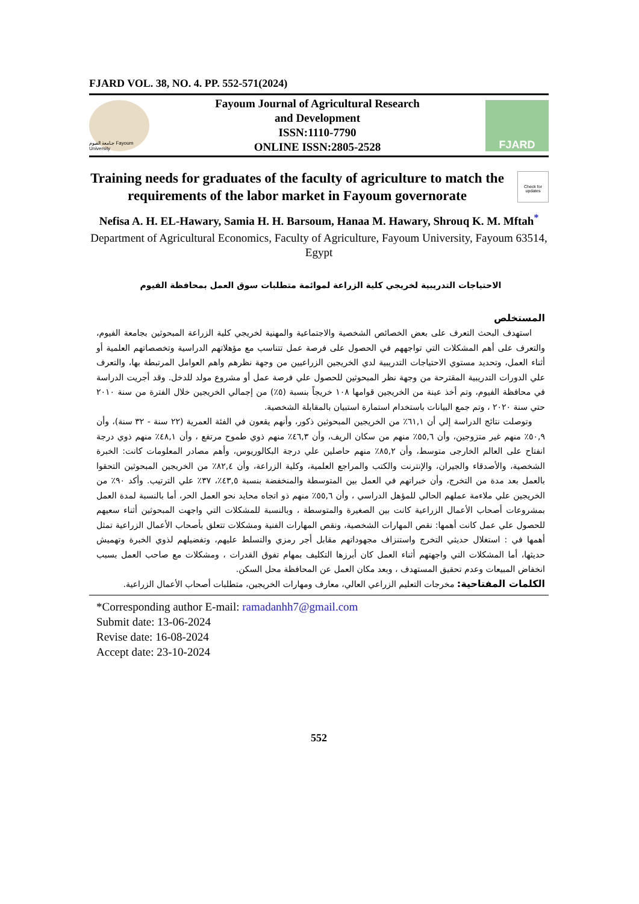FJARD VOL. 38, NO. 4. PP. 552-571(2024)
جـامعة الفيوم Fayoum University
Fayoum Journal of Agricultural Research
and Development
ISSN:1110-7790
ONLINE ISSN:2805-2528
FJARD
Training needs for graduates of the faculty of agriculture to match the requirements of the labor market in Fayoum governorate
Check for updates
Nefisa A. H. EL-Hawary, Samia H. H. Barsoum, Hanaa M. Hawary, Shrouq K. M. Mftah<sup>*</sup>
Department of Agricultural Economics, Faculty of Agriculture, Fayoum University, Fayoum 63514, Egypt
الاحتياجات التدريبية لخريجي كلية الزراعة لموائمة متطلبات سوق العمل بمحافظة الفيوم
المستخلص
استهدف البحث التعرف على بعض الخصائص الشخصية والاجتماعية والمهنية لخريجي كلية الزراعة المبحوثين بجامعة الفيوم، والتعرف على أهم المشكلات التي تواجههم في الحصول على فرصة عمل تتناسب مع مؤهلاتهم الدراسية وتخصصاتهم العلمية أو أثناء العمل، وتحديد مستوي الاحتياجات التدريبية لدي الخريجين الزراعيين من وجهة نظرهم واهم العوامل المرتبطة بها، والتعرف علي الدورات التدريبية المقترحة من وجهة نظر المبحوثين للحصول علي فرصة عمل أو مشروع مولد للدخل. وقد أجريت الدراسة في محافظة الفيوم، وتم أخذ عينة من الخريجين قوامها ١٠٨ خريجاً بنسبة (٥٪) من إجمالي الخريجين خلال الفترة من سنة ٢٠١٠ حتي سنة ٢٠٢٠ ، وتم جمع البيانات باستخدام استمارة استبيان بالمقابلة الشخصية.
وتوصلت نتائج الدراسة إلي أن ٦١,١٪ من الخريجين المبحوثين ذكور، وأنهم يقعون في الفئة العمرية (٢٢ سنة - ٣٢ سنة)، وأن ٥٠,٩٪ منهم غير متزوجين، وأن ٥٥,٦٪ منهم من سكان الريف، وأن ٤٦,٣٪ منهم ذوي طموح مرتفع ، وأن ٤٨,١٪ منهم ذوي درجة انفتاح على العالم الخارجى متوسط، وأن ٨٥,٢٪ منهم حاصلين علي درجة البكالوريوس، وأهم مصادر المعلومات كانت: الخبرة الشخصية، والأصدقاء والجيران، والإنترنت والكتب والمراجع العلمية، وكلية الزراعة، وأن ٨٢,٤٪ من الخريجين المبحوثين التحقوا بالعمل بعد مدة من التخرج، وأن خبراتهم في العمل بين المتوسطة والمنخفضة بنسبة ٤٣,٥٪، ٣٧٪ علي الترتيب. وأكد ٩٠٪ من الخريجين علي ملاءمة عملهم الحالي للمؤهل الدراسي ، وأن ٥٥,٦٪ منهم ذو اتجاه محايد نحو العمل الحر، أما بالنسبة لمدة العمل بمشروعات أصحاب الأعمال الزراعية كانت بين الصغيرة والمتوسطة ، وبالنسبة للمشكلات التي واجهت المبحوثين أثناء سعيهم للحصول علي عمل كانت أهمها: نقص المهارات الشخصية، ونقص المهارات الفنية ومشكلات تتعلق بأصحاب الأعمال الزراعية تمثل أهمها في : استغلال حديثي التخرج واستنزاف مجهوداتهم مقابل أجر رمزي والتسلط عليهم، وتفضيلهم لذوي الخبرة وتهميش حديثها، أما المشكلات التي واجهتهم أثناء العمل كان أبرزها التكليف بمهام تفوق القدرات ، ومشكلات مع صاحب العمل بسبب انخفاض المبيعات وعدم تحقيق المستهدف ، وبعد مكان العمل عن المحافظة محل السكن.
الكلمات المفتاحية: مخرجات التعليم الزراعي العالي، معارف ومهارات الخريجين، متطلبات أصحاب الأعمال الزراعية.
*Corresponding author E-mail: ramadanhh7@gmail.com
Submit date: 13-06-2024
Revise date: 16-08-2024
Accept date: 23-10-2024
552